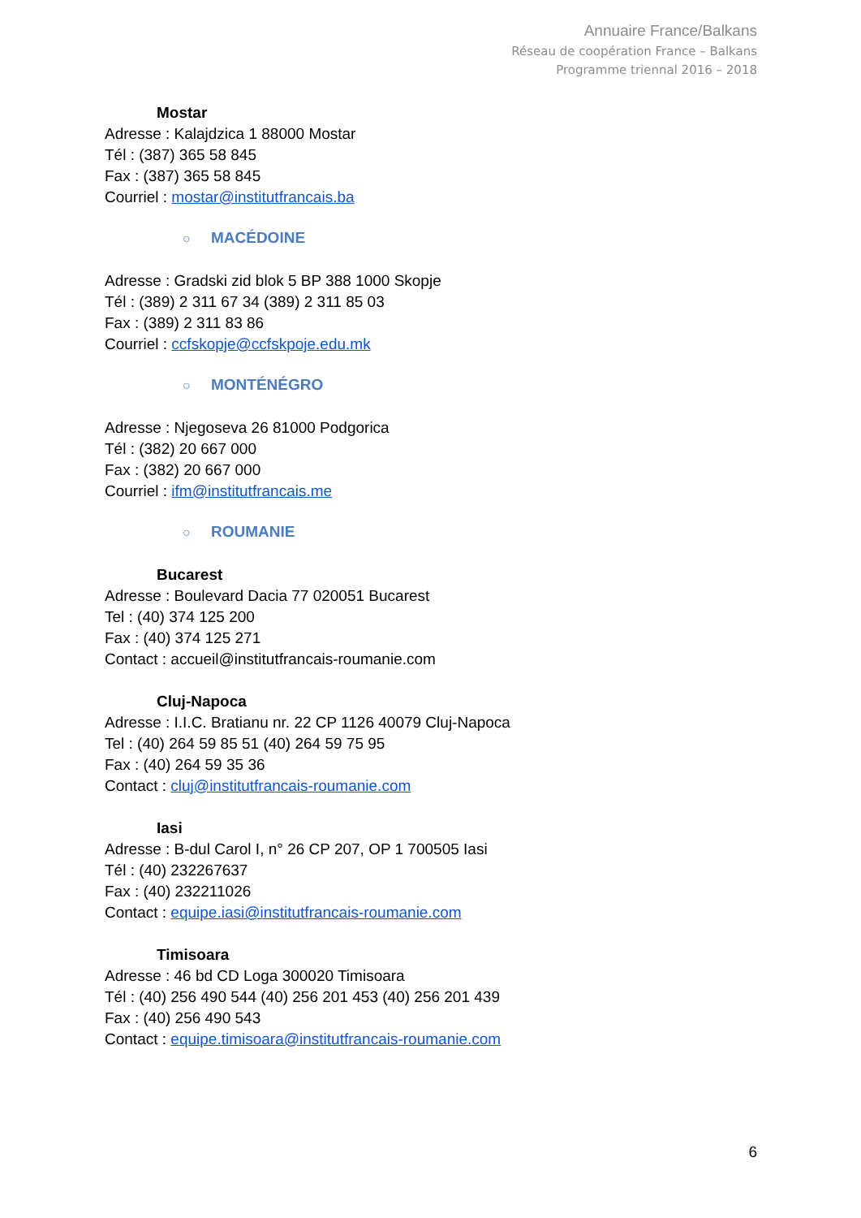Annuaire France/Balkans
Réseau de coopération France – Balkans
Programme triennal 2016 – 2018
Mostar
Adresse : Kalajdzica 1 88000 Mostar
Tél : (387) 365 58 845
Fax : (387) 365 58 845
Courriel : mostar@institutfrancais.ba
○ MACÉDOINE
Adresse : Gradski zid blok 5 BP 388 1000 Skopje
Tél : (389) 2 311 67 34 (389) 2 311 85 03
Fax : (389) 2 311 83 86
Courriel : ccfskopje@ccfskpoje.edu.mk
○ MONTÉNÉGRO
Adresse : Njegoseva 26 81000 Podgorica
Tél : (382) 20 667 000
Fax : (382) 20 667 000
Courriel : ifm@institutfrancais.me
○ ROUMANIE
Bucarest
Adresse : Boulevard Dacia 77 020051 Bucarest
Tel : (40) 374 125 200
Fax : (40) 374 125 271
Contact : accueil@institutfrancais-roumanie.com
Cluj-Napoca
Adresse : I.I.C. Bratianu nr. 22 CP 1126 40079 Cluj-Napoca
Tel : (40) 264 59 85 51 (40) 264 59 75 95
Fax : (40) 264 59 35 36
Contact : cluj@institutfrancais-roumanie.com
Iasi
Adresse : B-dul Carol I, n° 26 CP 207, OP 1 700505 Iasi
Tél : (40) 232267637
Fax : (40) 232211026
Contact : equipe.iasi@institutfrancais-roumanie.com
Timisoara
Adresse : 46 bd CD Loga 300020 Timisoara
Tél : (40) 256 490 544 (40) 256 201 453 (40) 256 201 439
Fax : (40) 256 490 543
Contact : equipe.timisoara@institutfrancais-roumanie.com
6